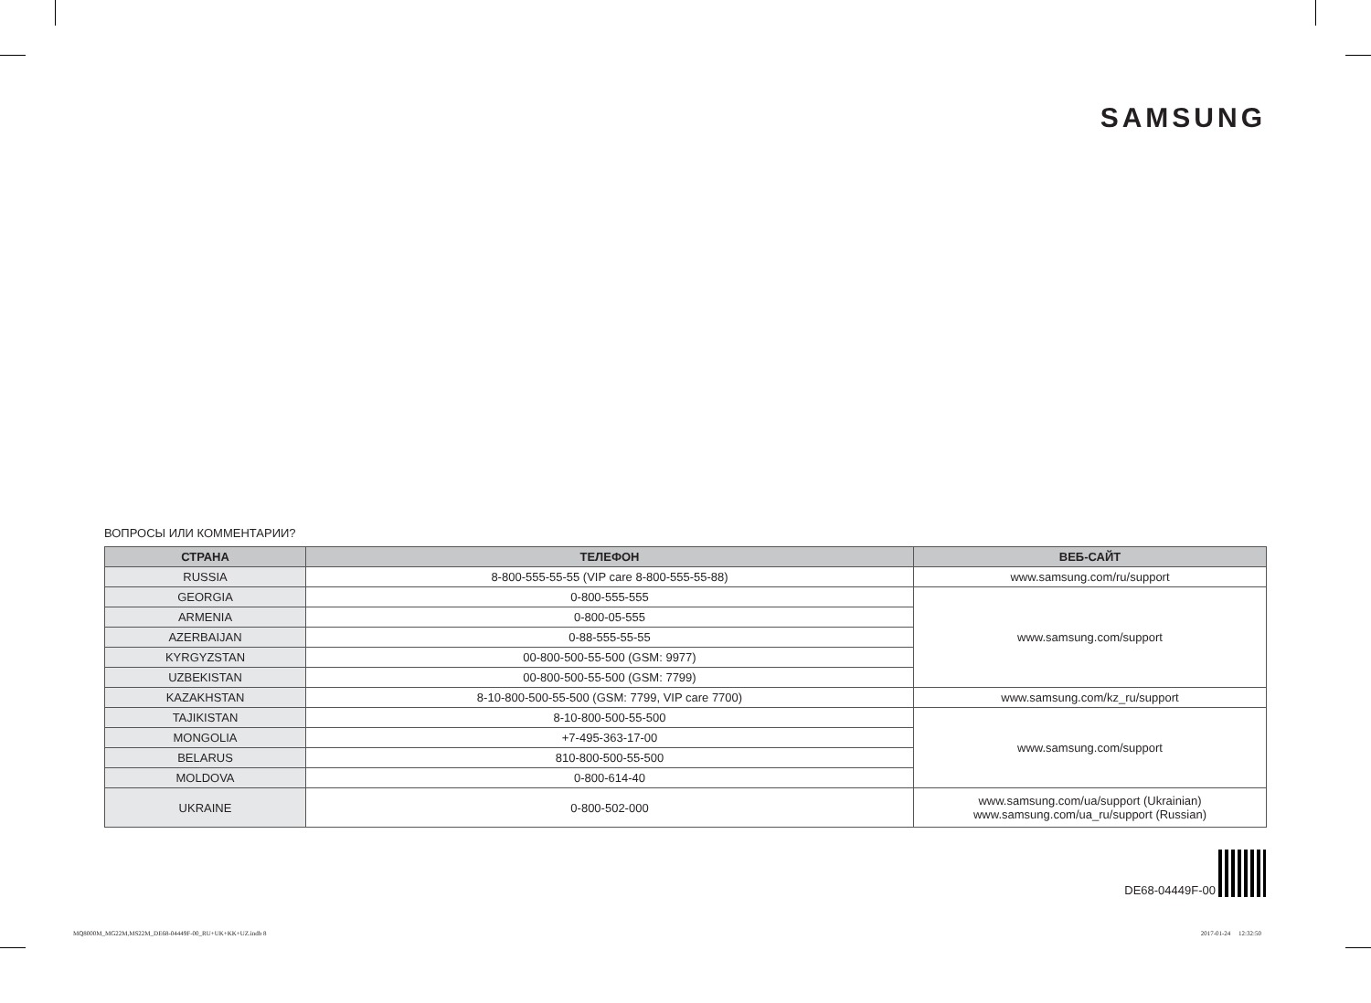SAMSUNG
ВОПРОСЫ ИЛИ КОММЕНТАРИИ?
| СТРАНА | ТЕЛЕФОН | ВЕБ-САЙТ |
| --- | --- | --- |
| RUSSIA | 8-800-555-55-55 (VIP care 8-800-555-55-88) | www.samsung.com/ru/support |
| GEORGIA | 0-800-555-555 | www.samsung.com/support |
| ARMENIA | 0-800-05-555 | |
| AZERBAIJAN | 0-88-555-55-55 | |
| KYRGYZSTAN | 00-800-500-55-500 (GSM: 9977) | |
| UZBEKISTAN | 00-800-500-55-500 (GSM: 7799) | |
| KAZAKHSTAN | 8-10-800-500-55-500 (GSM: 7799, VIP care 7700) | www.samsung.com/kz_ru/support |
| TAJIKISTAN | 8-10-800-500-55-500 | www.samsung.com/support |
| MONGOLIA | +7-495-363-17-00 | |
| BELARUS | 810-800-500-55-500 | |
| MOLDOVA | 0-800-614-40 | |
| UKRAINE | 0-800-502-000 | www.samsung.com/ua/support (Ukrainian) www.samsung.com/ua_ru/support (Russian) |
DE68-04449F-00
MQ8000M_MG22M,MS22M_DE68-04449F-00_RU+UK+KK+UZ.indb 8
2017-01-24 12:32:50